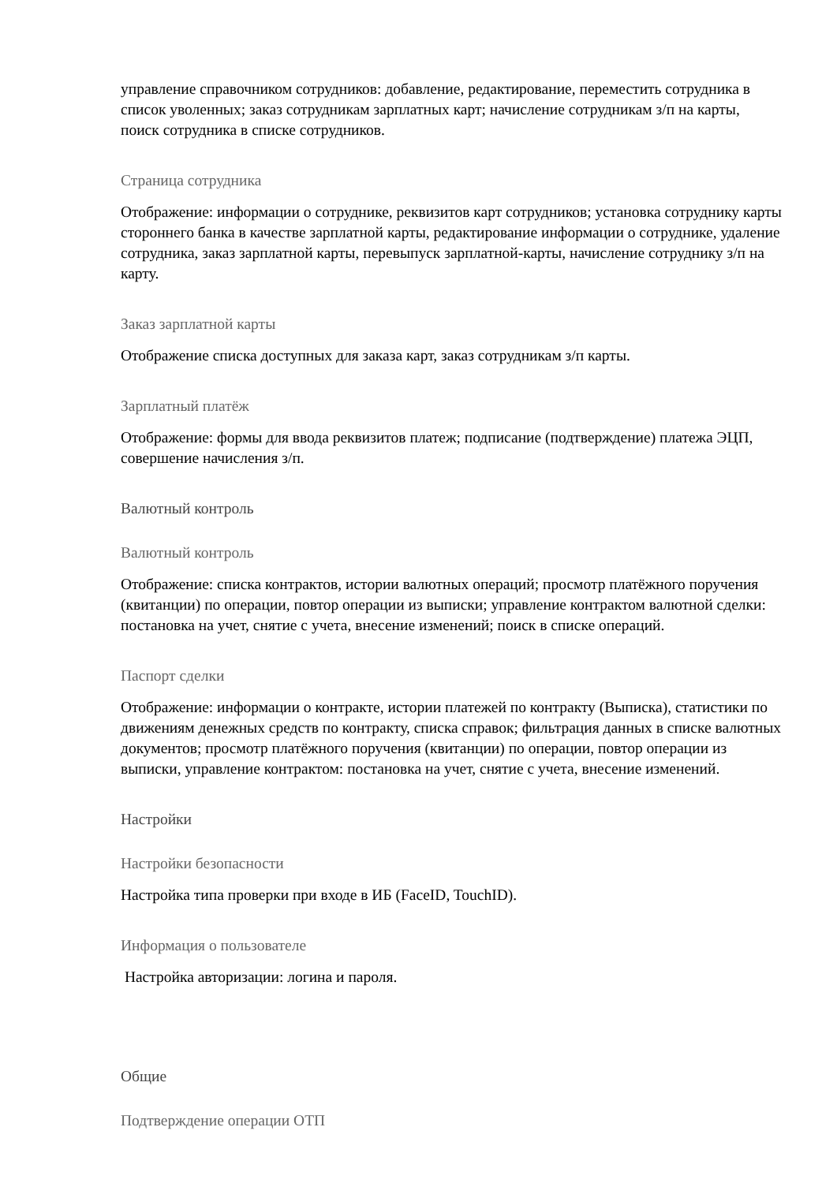управление справочником сотрудников: добавление, редактирование, переместить сотрудника в список уволенных; заказ сотрудникам зарплатных карт; начисление сотрудникам з/п на карты, поиск сотрудника в списке сотрудников.
Страница сотрудника
Отображение: информации о сотруднике, реквизитов карт сотрудников; установка сотруднику карты стороннего банка в качестве зарплатной карты, редактирование информации о сотруднике, удаление сотрудника, заказ зарплатной карты, перевыпуск зарплатной-карты, начисление сотруднику з/п на карту.
Заказ зарплатной карты
Отображение списка доступных для заказа карт, заказ сотрудникам з/п карты.
Зарплатный платёж
Отображение: формы для ввода реквизитов платеж; подписание (подтверждение) платежа ЭЦП, совершение начисления з/п.
Валютный контроль
Валютный контроль
Отображение: списка контрактов, истории валютных операций; просмотр платёжного поручения (квитанции) по операции, повтор операции из выписки; управление контрактом валютной сделки: постановка на учет, снятие с учета, внесение изменений; поиск в списке операций.
Паспорт сделки
Отображение: информации о контракте, истории платежей по контракту (Выписка), статистики по движениям денежных средств по контракту, списка справок; фильтрация данных в списке валютных документов; просмотр платёжного поручения (квитанции) по операции, повтор операции из выписки, управление контрактом: постановка на учет, снятие с учета, внесение изменений.
Настройки
Настройки безопасности
Настройка типа проверки при входе в ИБ (FaceID, TouchID).
Информация о пользователе
Настройка авторизации: логина и пароля.
Общие
Подтверждение операции ОТП